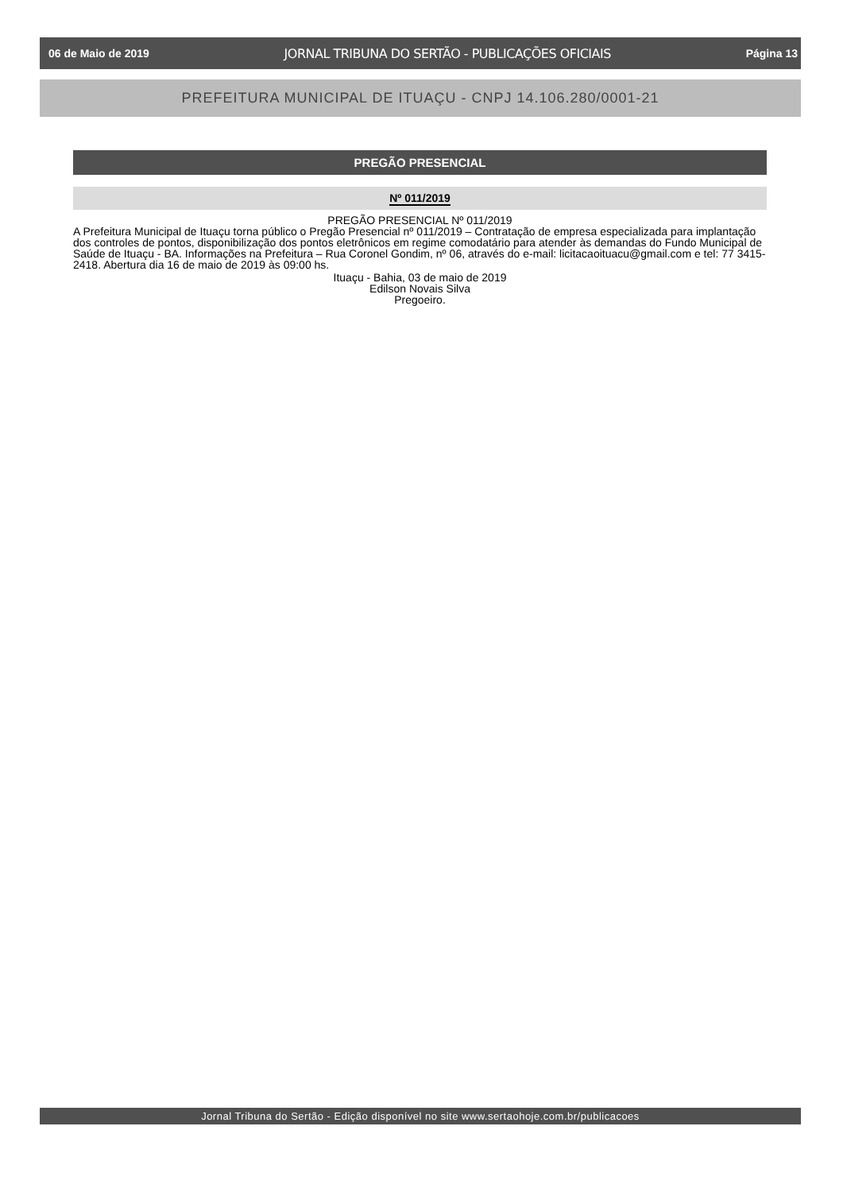06 de Maio de 2019 JORNAL TRIBUNA DO SERTÃO - PUBLICAÇÕES OFICIAIS Página 13
PREFEITURA MUNICIPAL DE ITUAÇU - CNPJ 14.106.280/0001-21
PREGÃO PRESENCIAL
Nº 011/2019
PREGÃO PRESENCIAL Nº 011/2019
A Prefeitura Municipal de Ituaçu torna público o Pregão Presencial nº 011/2019 – Contratação de empresa especializada para implantação dos controles de pontos, disponibilização dos pontos eletrônicos em regime comodatário para atender às demandas do Fundo Municipal de Saúde de Ituaçu - BA. Informações na Prefeitura – Rua Coronel Gondim, nº 06, através do e-mail: licitacaoituacu@gmail.com e tel: 77 3415-2418. Abertura dia 16 de maio de 2019 às 09:00 hs.
Ituaçu - Bahia, 03 de maio de 2019
Edilson Novais Silva
Pregoeiro.
Jornal Tribuna do Sertão - Edição disponível no site www.sertaohoje.com.br/publicacoes